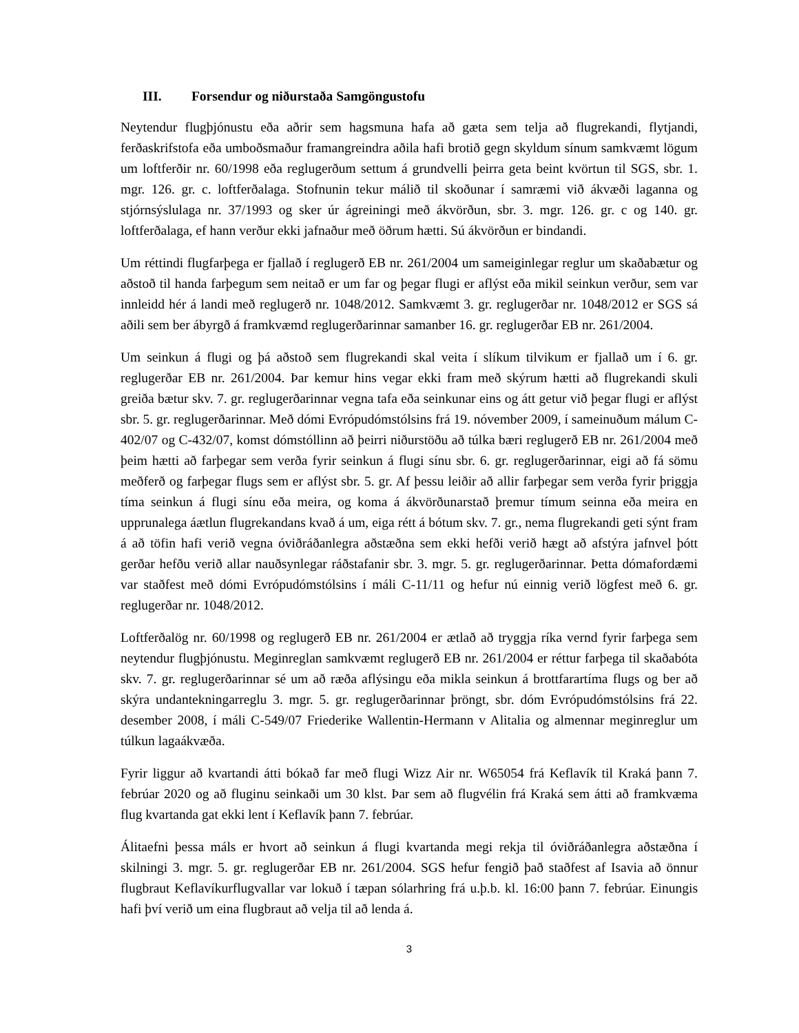III. Forsendur og niðurstaða Samgöngustofu
Neytendur flugþjónustu eða aðrir sem hagsmuna hafa að gæta sem telja að flugrekandi, flytjandi, ferðaskrifstofa eða umboðsmaður framangreindra aðila hafi brotið gegn skyldum sínum samkvæmt lögum um loftferðir nr. 60/1998 eða reglugerðum settum á grundvelli þeirra geta beint kvörtun til SGS, sbr. 1. mgr. 126. gr. c. loftferðalaga. Stofnunin tekur málið til skoðunar í samræmi við ákvæði laganna og stjórnsýslulaga nr. 37/1993 og sker úr ágreiningi með ákvörðun, sbr. 3. mgr. 126. gr. c og 140. gr. loftferðalaga, ef hann verður ekki jafnaður með öðrum hætti. Sú ákvörðun er bindandi.
Um réttindi flugfarþega er fjallað í reglugerð EB nr. 261/2004 um sameiginlegar reglur um skaðabætur og aðstoð til handa farþegum sem neitað er um far og þegar flugi er aflýst eða mikil seinkun verður, sem var innleidd hér á landi með reglugerð nr. 1048/2012. Samkvæmt 3. gr. reglugerðar nr. 1048/2012 er SGS sá aðili sem ber ábyrgð á framkvæmd reglugerðarinnar samanber 16. gr. reglugerðar EB nr. 261/2004.
Um seinkun á flugi og þá aðstoð sem flugrekandi skal veita í slíkum tilvikum er fjallað um í 6. gr. reglugerðar EB nr. 261/2004. Þar kemur hins vegar ekki fram með skýrum hætti að flugrekandi skuli greiða bætur skv. 7. gr. reglugerðarinnar vegna tafa eða seinkunar eins og átt getur við þegar flugi er aflýst sbr. 5. gr. reglugerðarinnar. Með dómi Evrópudómstólsins frá 19. nóvember 2009, í sameinuðum málum C-402/07 og C-432/07, komst dómstóllinn að þeirri niðurstöðu að túlka bæri reglugerð EB nr. 261/2004 með þeim hætti að farþegar sem verða fyrir seinkun á flugi sínu sbr. 6. gr. reglugerðarinnar, eigi að fá sömu meðferð og farþegar flugs sem er aflýst sbr. 5. gr. Af þessu leiðir að allir farþegar sem verða fyrir þriggja tíma seinkun á flugi sínu eða meira, og koma á ákvörðunarstað þremur tímum seinna eða meira en upprunalega áætlun flugrekandans kvað á um, eiga rétt á bótum skv. 7. gr., nema flugrekandi geti sýnt fram á að töfin hafi verið vegna óviðráðanlegra aðstæðna sem ekki hefði verið hægt að afstýra jafnvel þótt gerðar hefðu verið allar nauðsynlegar ráðstafanir sbr. 3. mgr. 5. gr. reglugerðarinnar. Þetta dómafordæmi var staðfest með dómi Evrópudómstólsins í máli C-11/11 og hefur nú einnig verið lögfest með 6. gr. reglugerðar nr. 1048/2012.
Loftferðalög nr. 60/1998 og reglugerð EB nr. 261/2004 er ætlað að tryggja ríka vernd fyrir farþega sem neytendur flugþjónustu. Meginreglan samkvæmt reglugerð EB nr. 261/2004 er réttur farþega til skaðabóta skv. 7. gr. reglugerðarinnar sé um að ræða aflýsingu eða mikla seinkun á brottfarartíma flugs og ber að skýra undantekningarreglu 3. mgr. 5. gr. reglugerðarinnar þröngt, sbr. dóm Evrópudómstólsins frá 22. desember 2008, í máli C-549/07 Friederike Wallentin-Hermann v Alitalia og almennar meginreglur um túlkun lagaákvæða.
Fyrir liggur að kvartandi átti bókað far með flugi Wizz Air nr. W65054 frá Keflavík til Kraká þann 7. febrúar 2020 og að fluginu seinkaði um 30 klst. Þar sem að flugvélin frá Kraká sem átti að framkvæma flug kvartanda gat ekki lent í Keflavík þann 7. febrúar.
Álitaefni þessa máls er hvort að seinkun á flugi kvartanda megi rekja til óviðráðanlegra aðstæðna í skilningi 3. mgr. 5. gr. reglugerðar EB nr. 261/2004. SGS hefur fengið það staðfest af Isavia að önnur flugbraut Keflavíkurflugvallar var lokuð í tæpan sólarhring frá u.þ.b. kl. 16:00 þann 7. febrúar. Einungis hafi því verið um eina flugbraut að velja til að lenda á.
3